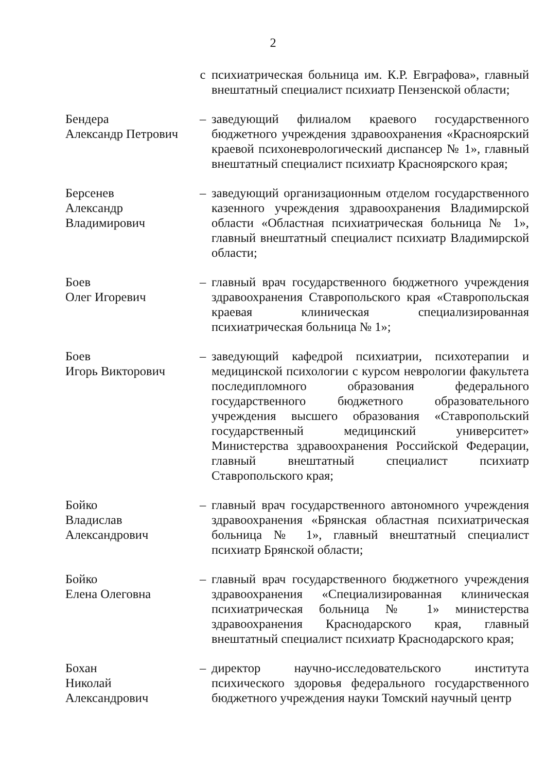2
с психиатрическая больница им. К.Р. Евграфова», главный внештатный специалист психиатр Пензенской области;
Бендера
Александр Петрович
– заведующий филиалом краевого государственного бюджетного учреждения здравоохранения «Красноярский краевой психоневрологический диспансер № 1», главный внештатный специалист психиатр Красноярского края;
Берсенев
Александр
Владимирович
– заведующий организационным отделом государственного казенного учреждения здравоохранения Владимирской области «Областная психиатрическая больница № 1», главный внештатный специалист психиатр Владимирской области;
Боев
Олег Игоревич
– главный врач государственного бюджетного учреждения здравоохранения Ставропольского края «Ставропольская краевая клиническая специализированная психиатрическая больница № 1»;
Боев
Игорь Викторович
– заведующий кафедрой психиатрии, психотерапии и медицинской психологии с курсом неврологии факультета последипломного образования федерального государственного бюджетного образовательного учреждения высшего образования «Ставропольский государственный медицинский университет» Министерства здравоохранения Российской Федерации, главный внештатный специалист психиатр Ставропольского края;
Бойко
Владислав
Александрович
– главный врач государственного автономного учреждения здравоохранения «Брянская областная психиатрическая больница № 1», главный внештатный специалист психиатр Брянской области;
Бойко
Елена Олеговна
– главный врач государственного бюджетного учреждения здравоохранения «Специализированная клиническая психиатрическая больница № 1» министерства здравоохранения Краснодарского края, главный внештатный специалист психиатр Краснодарского края;
Бохан
Николай
Александрович
– директор научно-исследовательского института психического здоровья федерального государственного бюджетного учреждения науки Томский научный центр